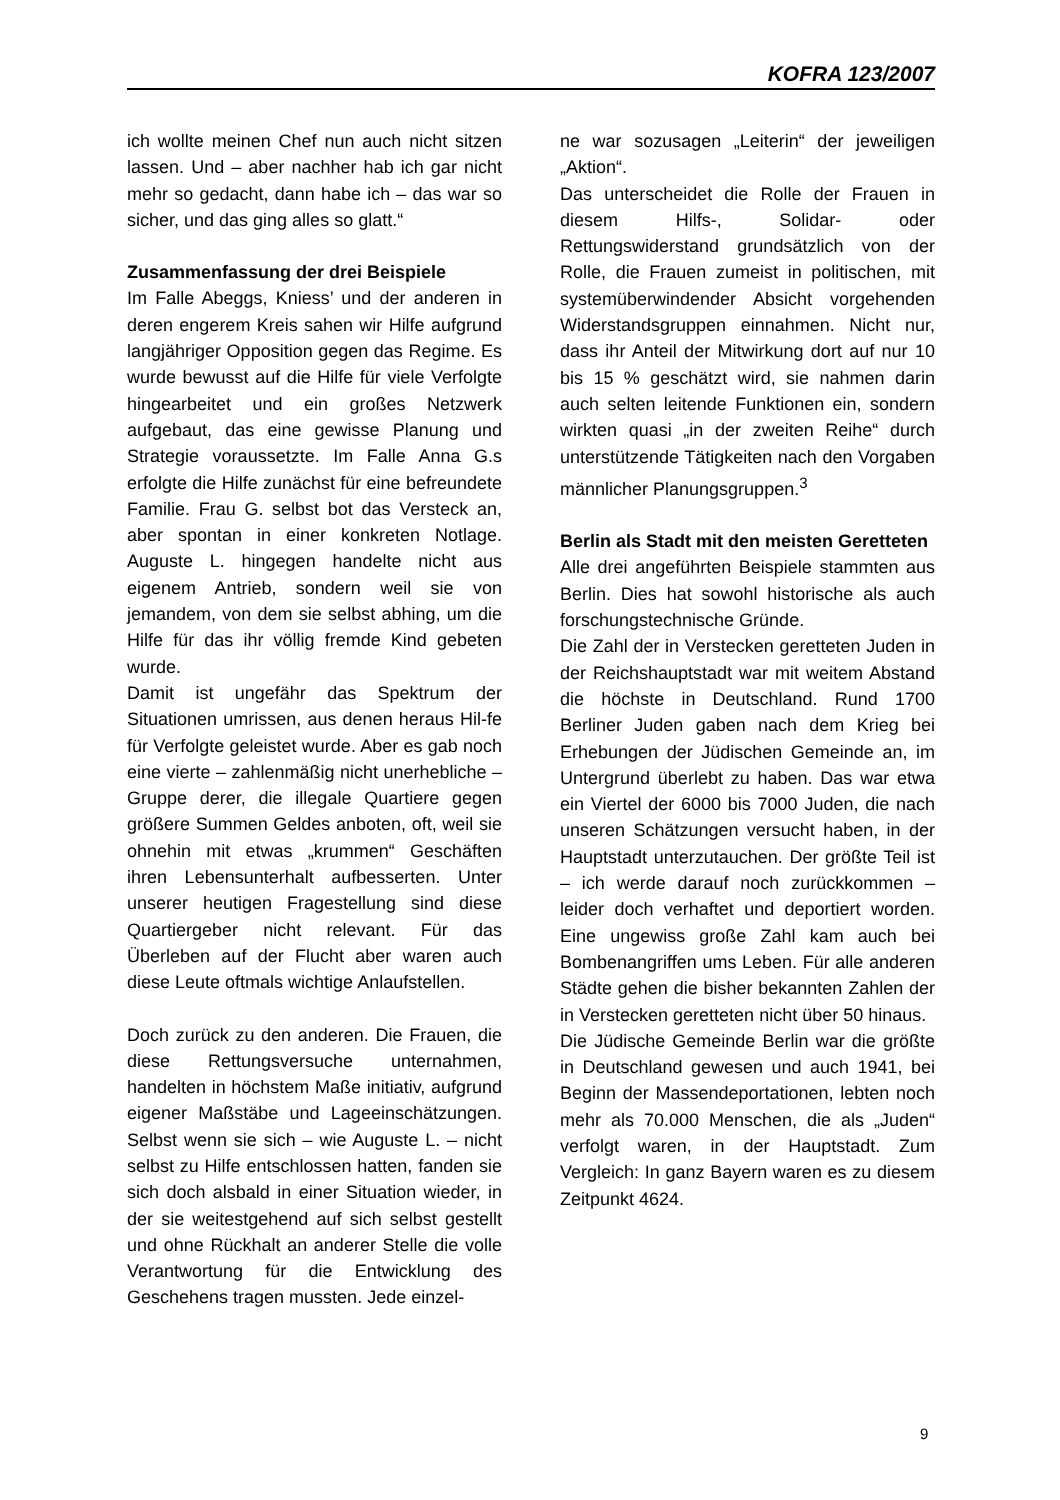KOFRA 123/2007
ich wollte meinen Chef nun auch nicht sitzen lassen. Und – aber nachher hab ich gar nicht mehr so gedacht, dann habe ich – das war so sicher, und das ging alles so glatt.“
Zusammenfassung der drei Beispiele
Im Falle Abeggs, Kniess’ und der anderen in deren engerem Kreis sahen wir Hilfe aufgrund langjähriger Opposition gegen das Regime. Es wurde bewusst auf die Hilfe für viele Verfolgte hingearbeitet und ein großes Netzwerk aufgebaut, das eine gewisse Planung und Strategie voraussetzte. Im Falle Anna G.s erfolgte die Hilfe zunächst für eine befreundete Familie. Frau G. selbst bot das Versteck an, aber spontan in einer konkreten Notlage. Auguste L. hingegen handelte nicht aus eigenem Antrieb, sondern weil sie von jemandem, von dem sie selbst abhing, um die Hilfe für das ihr völlig fremde Kind gebeten wurde.
Damit ist ungefähr das Spektrum der Situationen umrissen, aus denen heraus Hil-fe für Verfolgte geleistet wurde. Aber es gab noch eine vierte – zahlenmäßig nicht unerhebliche – Gruppe derer, die illegale Quartiere gegen größere Summen Geldes anboten, oft, weil sie ohnehin mit etwas „krummen“ Geschäften ihren Lebensunterhalt aufbesserten. Unter unserer heutigen Fragestellung sind diese Quartiergeber nicht relevant. Für das Überleben auf der Flucht aber waren auch diese Leute oftmals wichtige Anlaufstellen.
Doch zurück zu den anderen. Die Frauen, die diese Rettungsversuche unternahmen, handelten in höchstem Maße initiativ, aufgrund eigener Maßstäbe und Lageeinschätzungen. Selbst wenn sie sich – wie Auguste L. – nicht selbst zu Hilfe entschlossen hatten, fanden sie sich doch alsbald in einer Situation wieder, in der sie weitestgehend auf sich selbst gestellt und ohne Rückhalt an anderer Stelle die volle Verantwortung für die Entwicklung des Geschehens tragen mussten. Jede einzel-
ne war sozusagen „Leiterin“ der jeweiligen „Aktion“.
Das unterscheidet die Rolle der Frauen in diesem Hilfs-, Solidar- oder Rettungswiderstand grundsätzlich von der Rolle, die Frauen zumeist in politischen, mit systemüberwindender Absicht vorgehenden Widerstandsgruppen einnahmen. Nicht nur, dass ihr Anteil der Mitwirkung dort auf nur 10 bis 15 % geschätzt wird, sie nahmen darin auch selten leitende Funktionen ein, sondern wirkten quasi „in der zweiten Reihe“ durch unterstützende Tätigkeiten nach den Vorgaben männlicher Planungsgruppen.<sup>3</sup>
Berlin als Stadt mit den meisten Geretteten
Alle drei angeführten Beispiele stammten aus Berlin. Dies hat sowohl historische als auch forschungstechnische Gründe.
Die Zahl der in Verstecken geretteten Juden in der Reichshauptstadt war mit weitem Abstand die höchste in Deutschland. Rund 1700 Berliner Juden gaben nach dem Krieg bei Erhebungen der Jüdischen Gemeinde an, im Untergrund überlebt zu haben. Das war etwa ein Viertel der 6000 bis 7000 Juden, die nach unseren Schätzungen versucht haben, in der Hauptstadt unterzutauchen. Der größte Teil ist – ich werde darauf noch zurückkommen – leider doch verhaftet und deportiert worden. Eine ungewiss große Zahl kam auch bei Bombenangriffen ums Leben. Für alle anderen Städte gehen die bisher bekannten Zahlen der in Verstecken geretteten nicht über 50 hinaus.
Die Jüdische Gemeinde Berlin war die größte in Deutschland gewesen und auch 1941, bei Beginn der Massendeportationen, lebten noch mehr als 70.000 Menschen, die als „Juden“ verfolgt waren, in der Hauptstadt. Zum Vergleich: In ganz Bayern waren es zu diesem Zeitpunkt 4624.
9